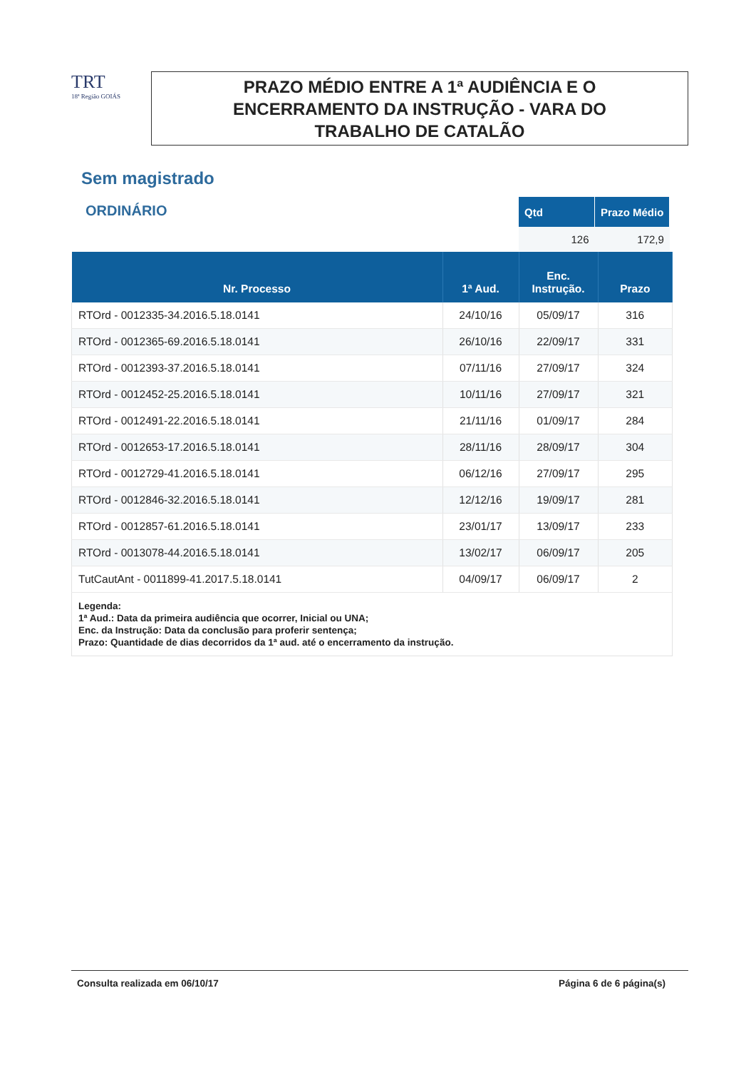TRT
18ª Região GOIÁS
PRAZO MÉDIO ENTRE A 1ª AUDIÊNCIA E O
ENCERRAMENTO DA INSTRUÇÃO - VARA DO
TRABALHO DE CATALÃO
Sem magistrado
ORDINÁRIO
| Qtd | Prazo Médio |
| --- | --- |
| 126 | 172,9 |
| Nr. Processo | 1ª Aud. | Enc. Instrução. | Prazo |
| --- | --- | --- | --- |
| RTOrd - 0012335-34.2016.5.18.0141 | 24/10/16 | 05/09/17 | 316 |
| RTOrd - 0012365-69.2016.5.18.0141 | 26/10/16 | 22/09/17 | 331 |
| RTOrd - 0012393-37.2016.5.18.0141 | 07/11/16 | 27/09/17 | 324 |
| RTOrd - 0012452-25.2016.5.18.0141 | 10/11/16 | 27/09/17 | 321 |
| RTOrd - 0012491-22.2016.5.18.0141 | 21/11/16 | 01/09/17 | 284 |
| RTOrd - 0012653-17.2016.5.18.0141 | 28/11/16 | 28/09/17 | 304 |
| RTOrd - 0012729-41.2016.5.18.0141 | 06/12/16 | 27/09/17 | 295 |
| RTOrd - 0012846-32.2016.5.18.0141 | 12/12/16 | 19/09/17 | 281 |
| RTOrd - 0012857-61.2016.5.18.0141 | 23/01/17 | 13/09/17 | 233 |
| RTOrd - 0013078-44.2016.5.18.0141 | 13/02/17 | 06/09/17 | 205 |
| TutCautAnt - 0011899-41.2017.5.18.0141 | 04/09/17 | 06/09/17 | 2 |
| Legenda: 1ª Aud.: Data da primeira audiência que ocorrer, Inicial ou UNA; Enc. da Instrução: Data da conclusão para proferir sentença; Prazo: Quantidade de dias decorridos da 1ª aud. até o encerramento da instrução. | | | |
Consulta realizada em 06/10/17 Página 6 de 6 página(s)